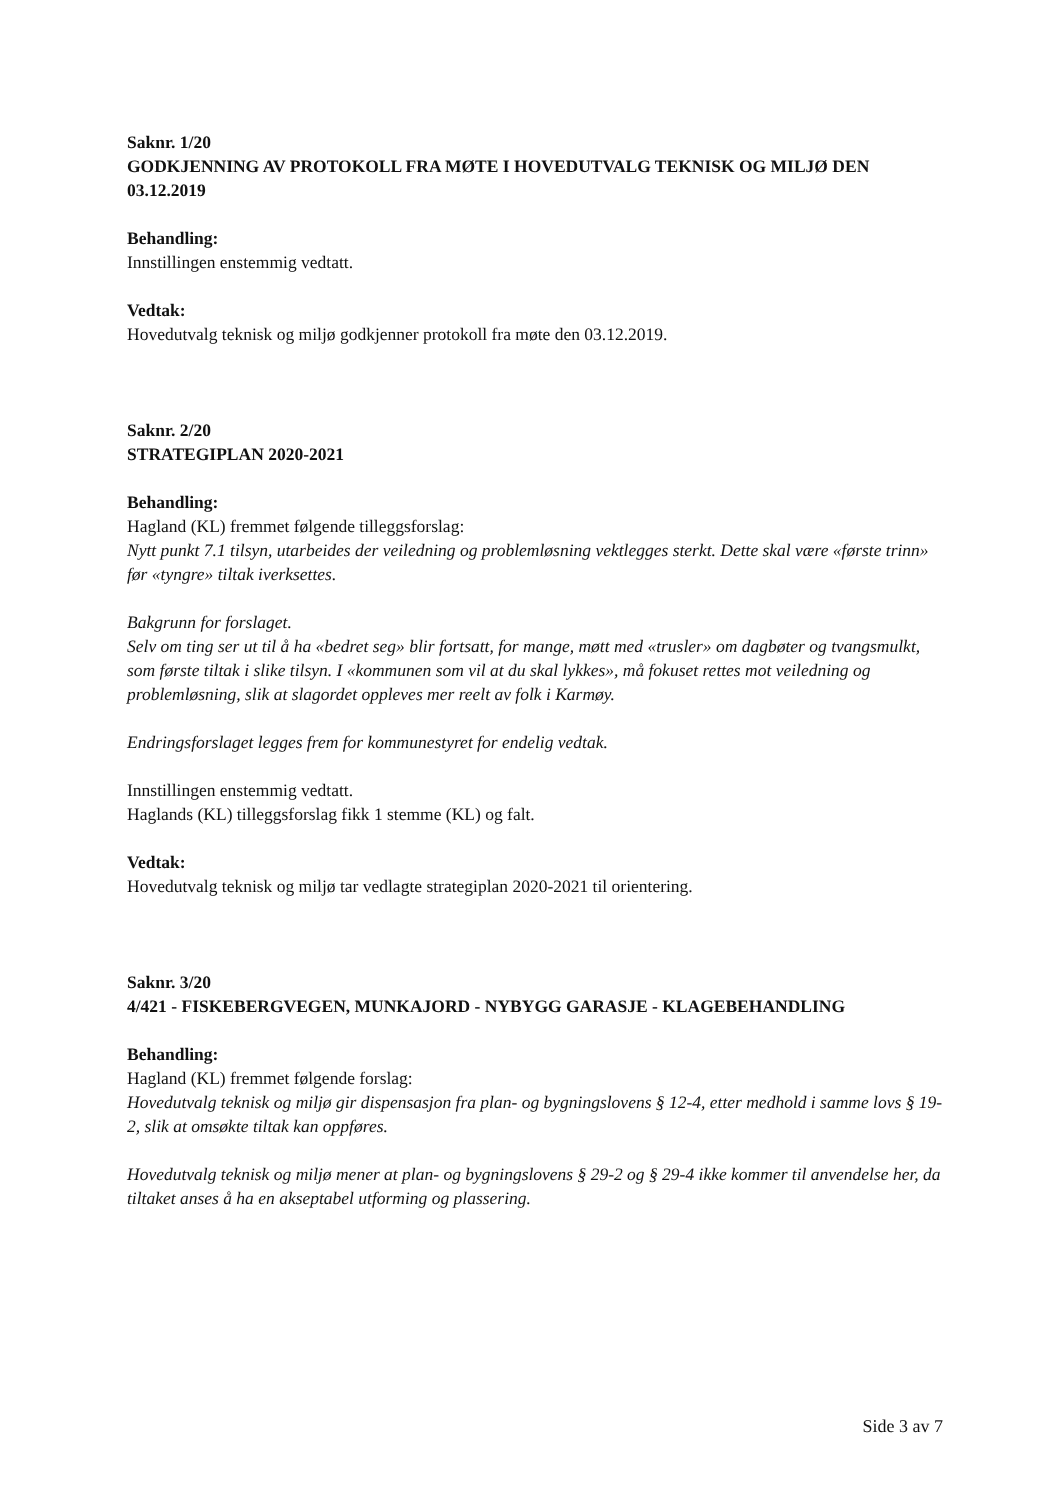Saknr. 1/20
GODKJENNING AV PROTOKOLL FRA MØTE I HOVEDUTVALG TEKNISK OG MILJØ DEN 03.12.2019
Behandling:
Innstillingen enstemmig vedtatt.
Vedtak:
Hovedutvalg teknisk og miljø godkjenner protokoll fra møte den 03.12.2019.
Saknr. 2/20
STRATEGIPLAN 2020-2021
Behandling:
Hagland (KL) fremmet følgende tilleggsforslag:
Nytt punkt 7.1 tilsyn, utarbeides der veiledning og problemløsning vektlegges sterkt. Dette skal være «første trinn» før «tyngre» tiltak iverksettes.
Bakgrunn for forslaget.
Selv om ting ser ut til å ha «bedret seg» blir fortsatt, for mange, møtt med «trusler» om dagbøter og tvangsmulkt, som første tiltak i slike tilsyn. I «kommunen som vil at du skal lykkes», må fokuset rettes mot veiledning og problemløsning, slik at slagordet oppleves mer reelt av folk i Karmøy.
Endringsforslaget legges frem for kommunestyret for endelig vedtak.
Innstillingen enstemmig vedtatt.
Haglands (KL) tilleggsforslag fikk 1 stemme (KL) og falt.
Vedtak:
Hovedutvalg teknisk og miljø tar vedlagte strategiplan 2020-2021 til orientering.
Saknr. 3/20
4/421 - FISKEBERGVEGEN, MUNKAJORD - NYBYGG GARASJE - KLAGEBEHANDLING
Behandling:
Hagland (KL) fremmet følgende forslag:
Hovedutvalg teknisk og miljø gir dispensasjon fra plan- og bygningslovens § 12-4, etter medhold i samme lovs § 19-2, slik at omsøkte tiltak kan oppføres.
Hovedutvalg teknisk og miljø mener at plan- og bygningslovens § 29-2 og § 29-4 ikke kommer til anvendelse her, da tiltaket anses å ha en akseptabel utforming og plassering.
Side 3 av 7